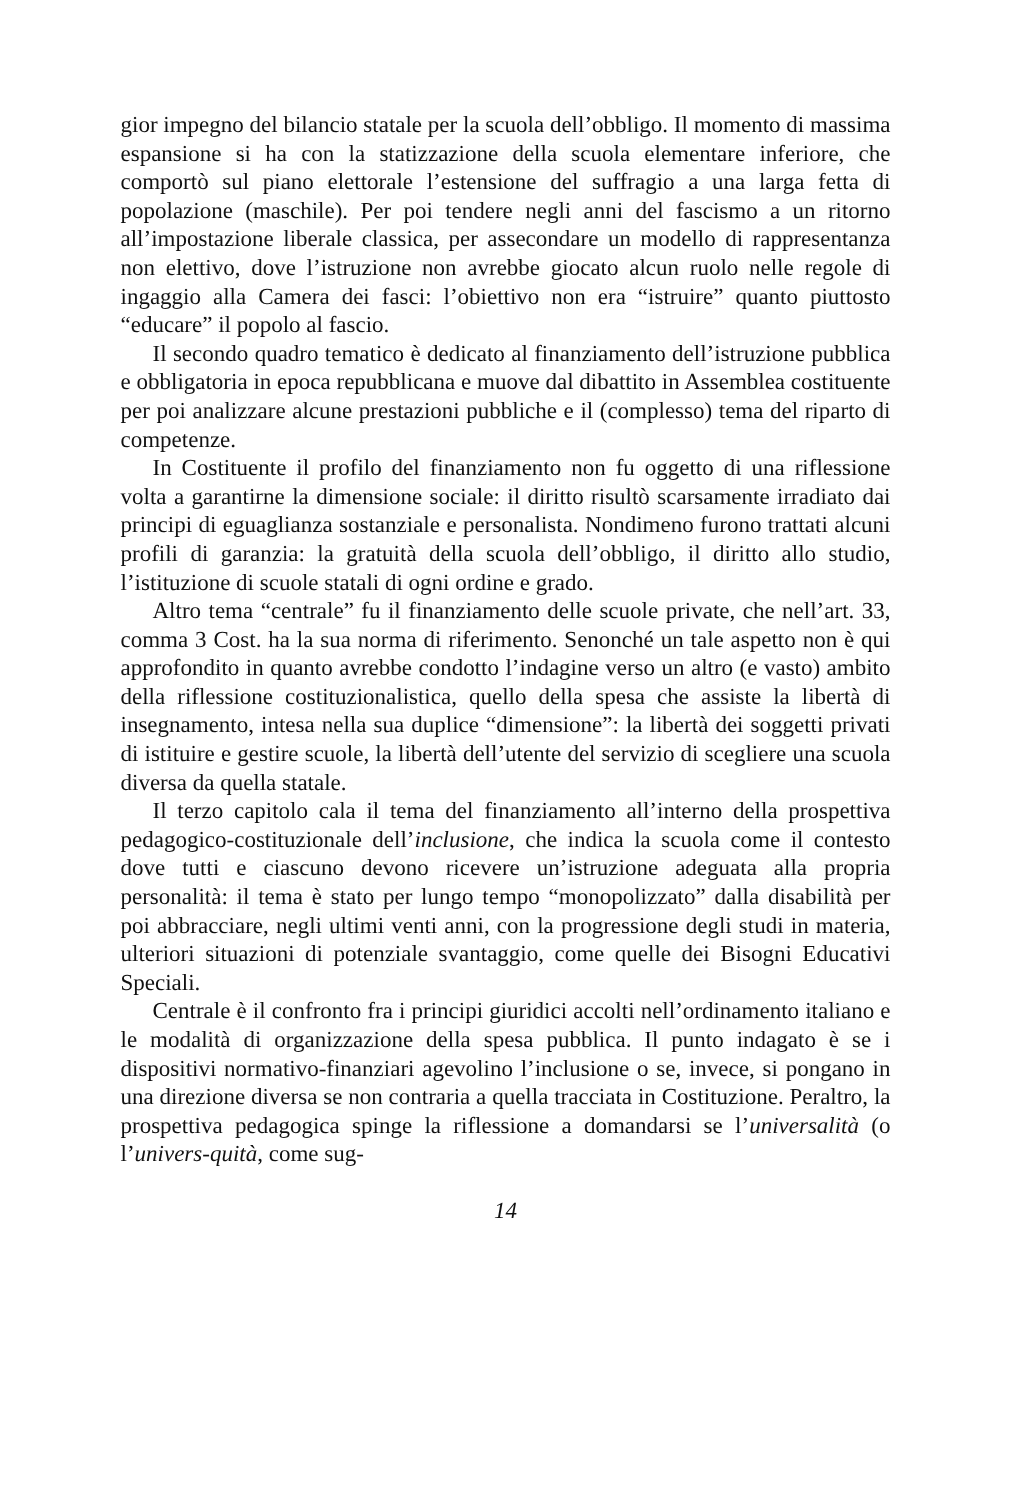gior impegno del bilancio statale per la scuola dell’obbligo. Il momento di massima espansione si ha con la statizzazione della scuola elementare inferiore, che comportò sul piano elettorale l’estensione del suffragio a una larga fetta di popolazione (maschile). Per poi tendere negli anni del fascismo a un ritorno all’impostazione liberale classica, per assecondare un modello di rappresentanza non elettivo, dove l’istruzione non avrebbe giocato alcun ruolo nelle regole di ingaggio alla Camera dei fasci: l’obiettivo non era “istruire” quanto piuttosto “educare” il popolo al fascio.
Il secondo quadro tematico è dedicato al finanziamento dell’istruzione pubblica e obbligatoria in epoca repubblicana e muove dal dibattito in Assemblea costituente per poi analizzare alcune prestazioni pubbliche e il (complesso) tema del riparto di competenze.
In Costituente il profilo del finanziamento non fu oggetto di una riflessione volta a garantirne la dimensione sociale: il diritto risultò scarsamente irradiato dai principi di eguaglianza sostanziale e personalista. Nondimeno furono trattati alcuni profili di garanzia: la gratuità della scuola dell’obbligo, il diritto allo studio, l’istituzione di scuole statali di ogni ordine e grado.
Altro tema “centrale” fu il finanziamento delle scuole private, che nell’art. 33, comma 3 Cost. ha la sua norma di riferimento. Senonché un tale aspetto non è qui approfondito in quanto avrebbe condotto l’indagine verso un altro (e vasto) ambito della riflessione costituzionalistica, quello della spesa che assiste la libertà di insegnamento, intesa nella sua duplice “dimensione”: la libertà dei soggetti privati di istituire e gestire scuole, la libertà dell’utente del servizio di scegliere una scuola diversa da quella statale.
Il terzo capitolo cala il tema del finanziamento all’interno della prospettiva pedagogico-costituzionale dell’inclusione, che indica la scuola come il contesto dove tutti e ciascuno devono ricevere un’istruzione adeguata alla propria personalità: il tema è stato per lungo tempo “monopolizzato” dalla disabilità per poi abbracciare, negli ultimi venti anni, con la progressione degli studi in materia, ulteriori situazioni di potenziale svantaggio, come quelle dei Bisogni Educativi Speciali.
Centrale è il confronto fra i principi giuridici accolti nell’ordinamento italiano e le modalità di organizzazione della spesa pubblica. Il punto indagato è se i dispositivi normativo-finanziari agevolino l’inclusione o se, invece, si pongano in una direzione diversa se non contraria a quella tracciata in Costituzione. Peraltro, la prospettiva pedagogica spinge la riflessione a domandarsi se l’universalità (o l’univers-quità, come sug-
14